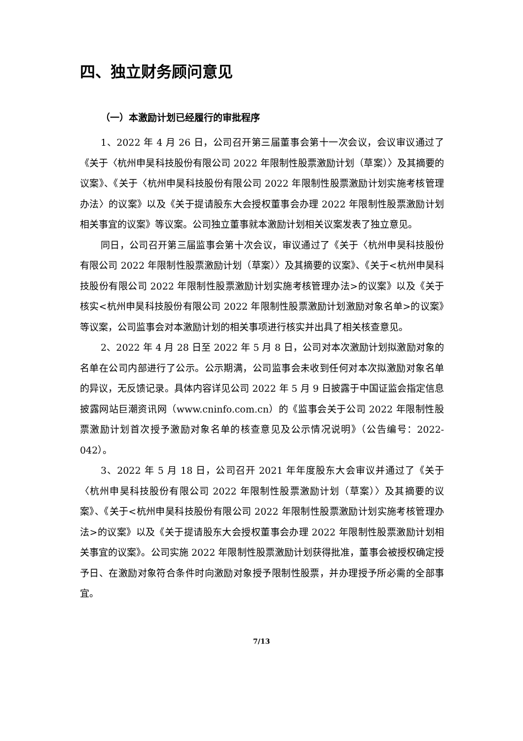四、独立财务顾问意见
（一）本激励计划已经履行的审批程序
1、2022 年 4 月 26 日，公司召开第三届董事会第十一次会议，会议审议通过了《关于〈杭州申昊科技股份有限公司 2022 年限制性股票激励计划（草案）〉及其摘要的议案》、《关于〈杭州申昊科技股份有限公司 2022 年限制性股票激励计划实施考核管理办法〉的议案》以及《关于提请股东大会授权董事会办理 2022 年限制性股票激励计划相关事宜的议案》等议案。公司独立董事就本激励计划相关议案发表了独立意见。
同日，公司召开第三届监事会第十次会议，审议通过了《关于〈杭州申昊科技股份有限公司 2022 年限制性股票激励计划（草案）〉及其摘要的议案》、《关于<杭州申昊科技股份有限公司 2022 年限制性股票激励计划实施考核管理办法>的议案》以及《关于核实<杭州申昊科技股份有限公司 2022 年限制性股票激励计划激励对象名单>的议案》等议案，公司监事会对本激励计划的相关事项进行核实并出具了相关核查意见。
2、2022 年 4 月 28 日至 2022 年 5 月 8 日，公司对本次激励计划拟激励对象的名单在公司内部进行了公示。公示期满，公司监事会未收到任何对本次拟激励对象名单的异议，无反馈记录。具体内容详见公司 2022 年 5 月 9 日披露于中国证监会指定信息披露网站巨潮资讯网（www.cninfo.com.cn）的《监事会关于公司 2022 年限制性股票激励计划首次授予激励对象名单的核查意见及公示情况说明》（公告编号：2022-042）。
3、2022 年 5 月 18 日，公司召开 2021 年年度股东大会审议并通过了《关于〈杭州申昊科技股份有限公司 2022 年限制性股票激励计划（草案）〉及其摘要的议案》、《关于<杭州申昊科技股份有限公司 2022 年限制性股票激励计划实施考核管理办法>的议案》以及《关于提请股东大会授权董事会办理 2022 年限制性股票激励计划相关事宜的议案》。公司实施 2022 年限制性股票激励计划获得批准，董事会被授权确定授予日、在激励对象符合条件时向激励对象授予限制性股票，并办理授予所必需的全部事宜。
7/13